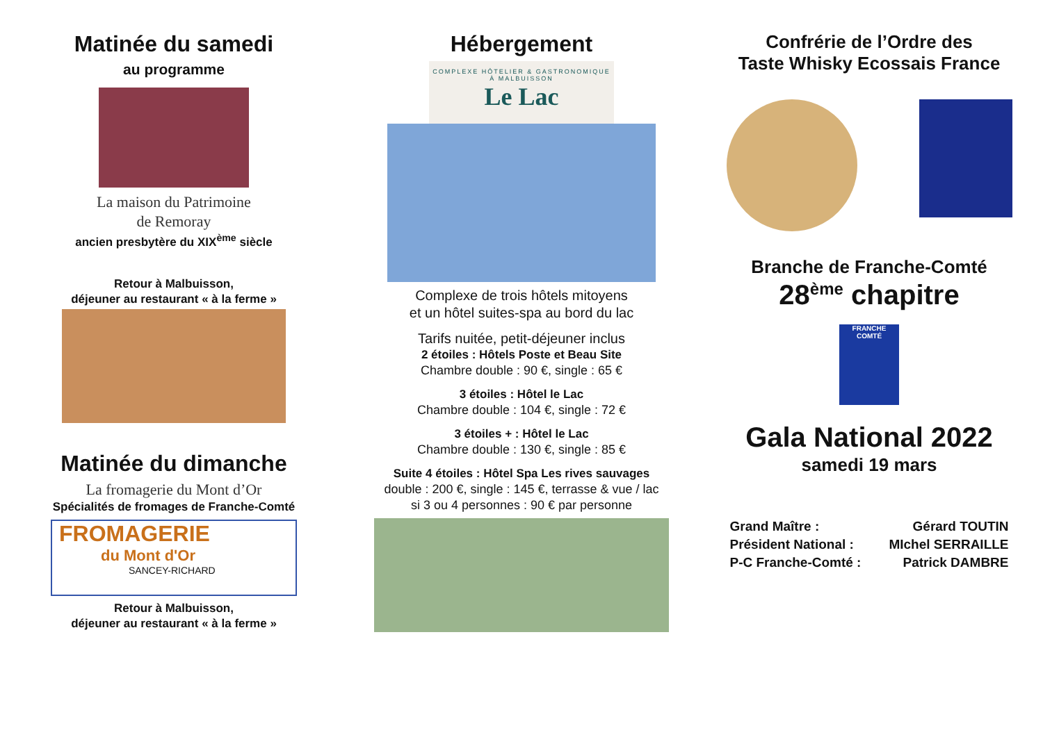Matinée du samedi
au programme
La maison du Patrimoine
de Remoray
ancien presbytère du XIX<sup>ème</sup> siècle
Retour à Malbuisson,
déjeuner au restaurant « à la ferme »
Matinée du dimanche
La fromagerie du Mont d’Or
Spécialités de fromages de Franche-Comté
FROMAGERIE
du Mont d'Or
SANCEY-RICHARD
Retour à Malbuisson,
déjeuner au restaurant « à la ferme »
Hébergement
COMPLEXE HÔTELIER & GASTRONOMIQUE À MALBUISSON
Le Lac
Complexe de trois hôtels mitoyens
et un hôtel suites-spa au bord du lac
Tarifs nuitée, petit-déjeuner inclus
2 étoiles : Hôtels Poste et Beau Site
Chambre double : 90 €, single : 65 €
3 étoiles : Hôtel le Lac
Chambre double : 104 €, single : 72 €
3 étoiles + : Hôtel le Lac
Chambre double : 130 €, single : 85 €
Suite 4 étoiles : Hôtel Spa Les rives sauvages
double : 200 €, single : 145 €, terrasse & vue / lac
si 3 ou 4 personnes : 90 € par personne
Confrérie de l’Ordre des
Taste Whisky Ecossais France
Branche de Franche-Comté
28<sup>ème</sup> chapitre
FRANCHE COMTÉ
Gala National 2022
samedi 19 mars
| Grand Maître : | Gérard TOUTIN |
| Président National : | MIchel SERRAILLE |
| P-C Franche-Comté : | Patrick DAMBRE |